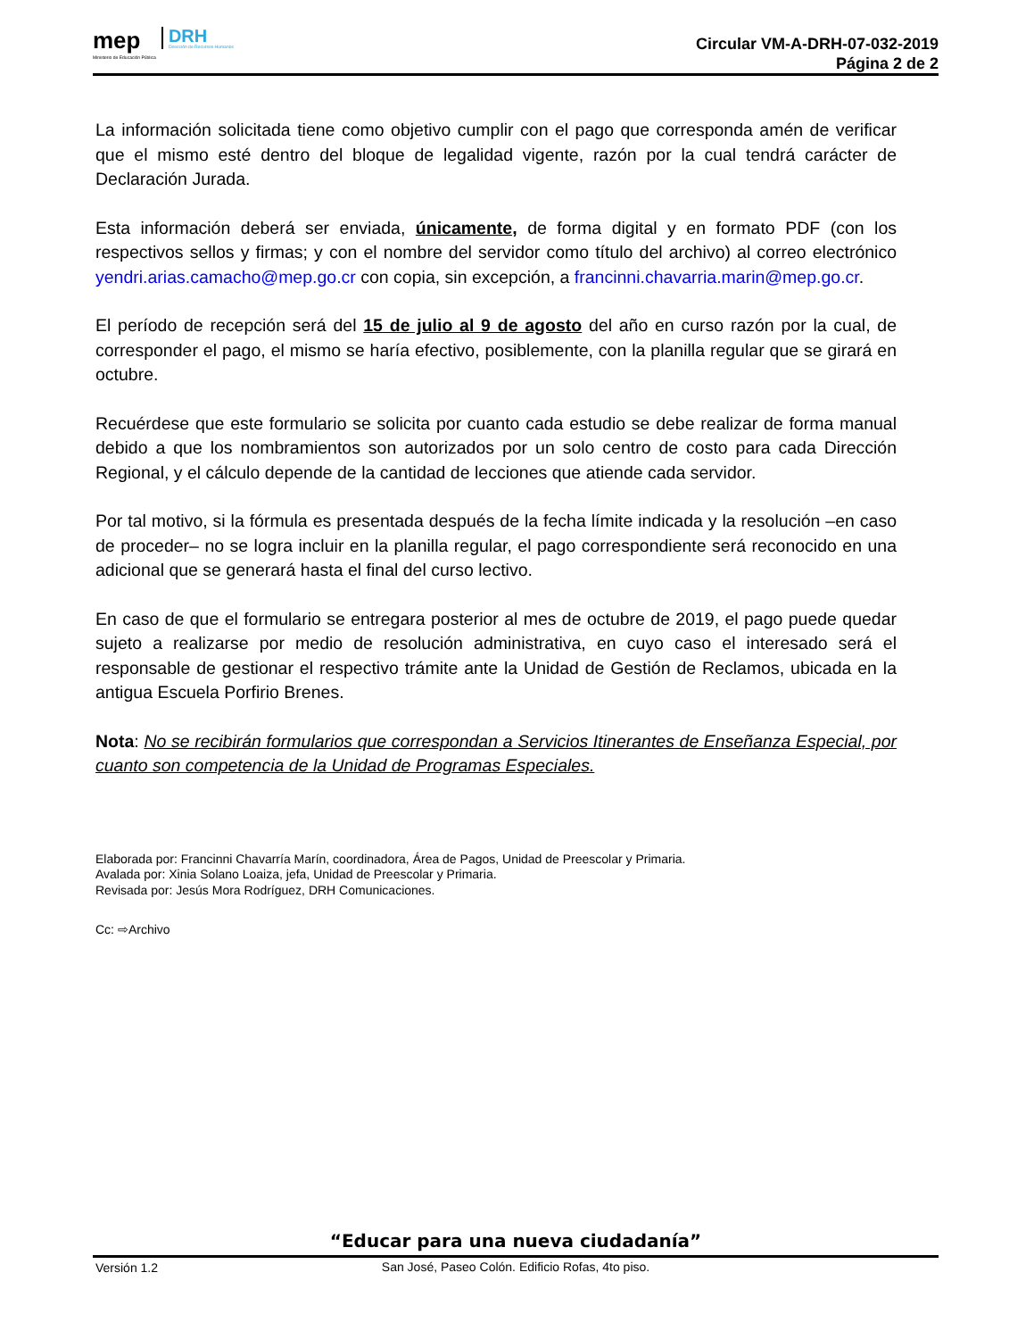mep
Ministerio de Educación Pública
DRH
Dirección de Recursos Humanos
Circular VM-A-DRH-07-032-2019
Página 2 de 2
La información solicitada tiene como objetivo cumplir con el pago que corresponda amén de verificar que el mismo esté dentro del bloque de legalidad vigente, razón por la cual tendrá carácter de Declaración Jurada.
Esta información deberá ser enviada, únicamente, de forma digital y en formato PDF (con los respectivos sellos y firmas; y con el nombre del servidor como título del archivo) al correo electrónico yendri.arias.camacho@mep.go.cr con copia, sin excepción, a francinni.chavarria.marin@mep.go.cr.
El período de recepción será del 15 de julio al 9 de agosto del año en curso razón por la cual, de corresponder el pago, el mismo se haría efectivo, posiblemente, con la planilla regular que se girará en octubre.
Recuérdese que este formulario se solicita por cuanto cada estudio se debe realizar de forma manual debido a que los nombramientos son autorizados por un solo centro de costo para cada Dirección Regional, y el cálculo depende de la cantidad de lecciones que atiende cada servidor.
Por tal motivo, si la fórmula es presentada después de la fecha límite indicada y la resolución –en caso de proceder– no se logra incluir en la planilla regular, el pago correspondiente será reconocido en una adicional que se generará hasta el final del curso lectivo.
En caso de que el formulario se entregara posterior al mes de octubre de 2019, el pago puede quedar sujeto a realizarse por medio de resolución administrativa, en cuyo caso el interesado será el responsable de gestionar el respectivo trámite ante la Unidad de Gestión de Reclamos, ubicada en la antigua Escuela Porfirio Brenes.
Nota: No se recibirán formularios que correspondan a Servicios Itinerantes de Enseñanza Especial, por cuanto son competencia de la Unidad de Programas Especiales.
Elaborada por: Francinni Chavarría Marín, coordinadora, Área de Pagos, Unidad de Preescolar y Primaria.
Avalada por: Xinia Solano Loaiza, jefa, Unidad de Preescolar y Primaria.
Revisada por: Jesús Mora Rodríguez, DRH Comunicaciones.
Cc: ⇨Archivo
“Educar para una nueva ciudadanía”
San José, Paseo Colón. Edificio Rofas, 4to piso.
Versión 1.2